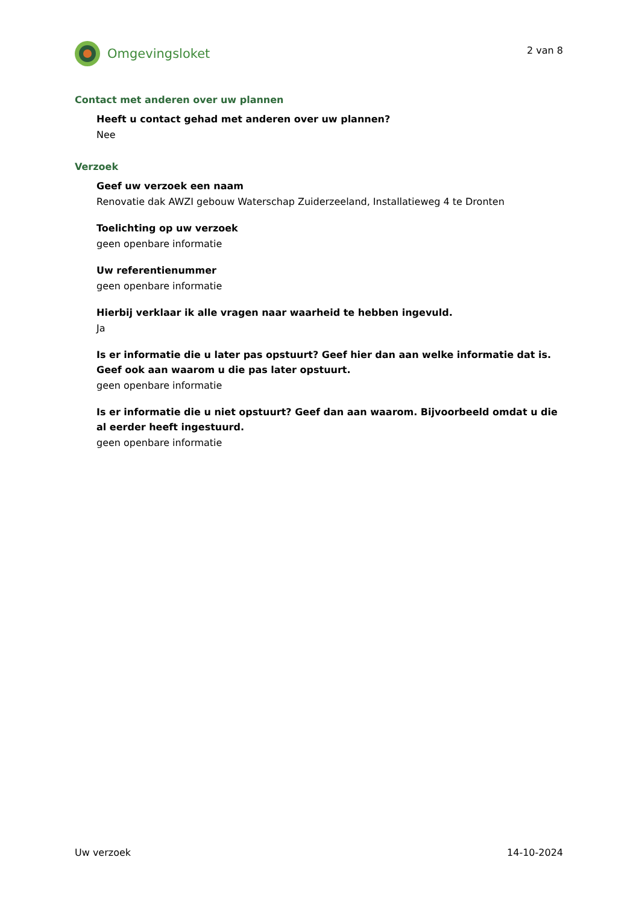Omgevingsloket
2 van 8
Contact met anderen over uw plannen
Heeft u contact gehad met anderen over uw plannen?
Nee
Verzoek
Geef uw verzoek een naam
Renovatie dak AWZI gebouw Waterschap Zuiderzeeland, Installatieweg 4 te Dronten
Toelichting op uw verzoek
geen openbare informatie
Uw referentienummer
geen openbare informatie
Hierbij verklaar ik alle vragen naar waarheid te hebben ingevuld.
Ja
Is er informatie die u later pas opstuurt? Geef hier dan aan welke informatie dat is. Geef ook aan waarom u die pas later opstuurt.
geen openbare informatie
Is er informatie die u niet opstuurt? Geef dan aan waarom. Bijvoorbeeld omdat u die al eerder heeft ingestuurd.
geen openbare informatie
Uw verzoek 14-10-2024